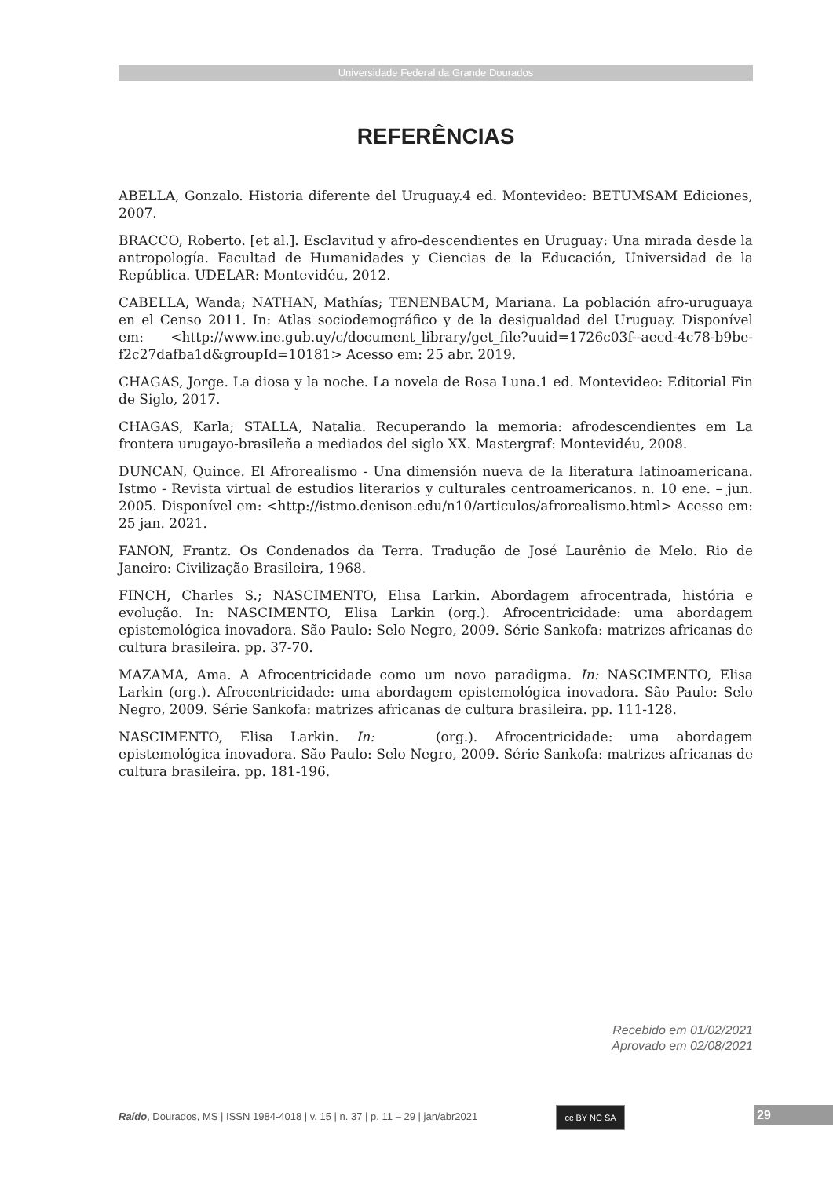Universidade Federal da Grande Dourados
REFERÊNCIAS
ABELLA, Gonzalo. Historia diferente del Uruguay. 4 ed. Montevideo: BETUMSAM Ediciones, 2007.
BRACCO, Roberto. [et al.]. Esclavitud y afro-descendientes en Uruguay: Una mirada desde la antropología. Facultad de Humanidades y Ciencias de la Educación, Universidad de la República. UDELAR: Montevidéu, 2012.
CABELLA, Wanda; NATHAN, Mathías; TENENBAUM, Mariana. La población afro-uruguaya en el Censo 2011. In: Atlas sociodemográfico y de la desigualdad del Uruguay. Disponível em: <http://www.ine.gub.uy/c/document_library/get_file?uuid=1726c03f--aecd-4c78-b9be-f2c27dafba1d&groupId=10181> Acesso em: 25 abr. 2019.
CHAGAS, Jorge. La diosa y la noche. La novela de Rosa Luna. 1 ed. Montevideo: Editorial Fin de Siglo, 2017.
CHAGAS, Karla; STALLA, Natalia. Recuperando la memoria: afrodescendientes em La frontera urugayo-brasileña a mediados del siglo XX. Mastergraf: Montevidéu, 2008.
DUNCAN, Quince. El Afrorealismo - Una dimensión nueva de la literatura latinoamericana. Istmo - Revista virtual de estudios literarios y culturales centroamericanos. n. 10 ene. – jun. 2005. Disponível em: <http://istmo.denison.edu/n10/articulos/afrorealismo.html> Acesso em: 25 jan. 2021.
FANON, Frantz. Os Condenados da Terra. Tradução de José Laurênio de Melo. Rio de Janeiro: Civilização Brasileira, 1968.
FINCH, Charles S.; NASCIMENTO, Elisa Larkin. Abordagem afrocentrada, história e evolução. In: NASCIMENTO, Elisa Larkin (org.). Afrocentricidade: uma abordagem epistemológica inovadora. São Paulo: Selo Negro, 2009. Série Sankofa: matrizes africanas de cultura brasileira. pp. 37-70.
MAZAMA, Ama. A Afrocentricidade como um novo paradigma. In: NASCIMENTO, Elisa Larkin (org.). Afrocentricidade: uma abordagem epistemológica inovadora. São Paulo: Selo Negro, 2009. Série Sankofa: matrizes africanas de cultura brasileira. pp. 111-128.
NASCIMENTO, Elisa Larkin. In: ____ (org.). Afrocentricidade: uma abordagem epistemológica inovadora. São Paulo: Selo Negro, 2009. Série Sankofa: matrizes africanas de cultura brasileira. pp. 181-196.
Recebido em 01/02/2021
Aprovado em 02/08/2021
Raído, Dourados, MS | ISSN 1984-4018 | v. 15 | n. 37 | p. 11 – 29 | jan/abr2021
cc BY NC SA 29